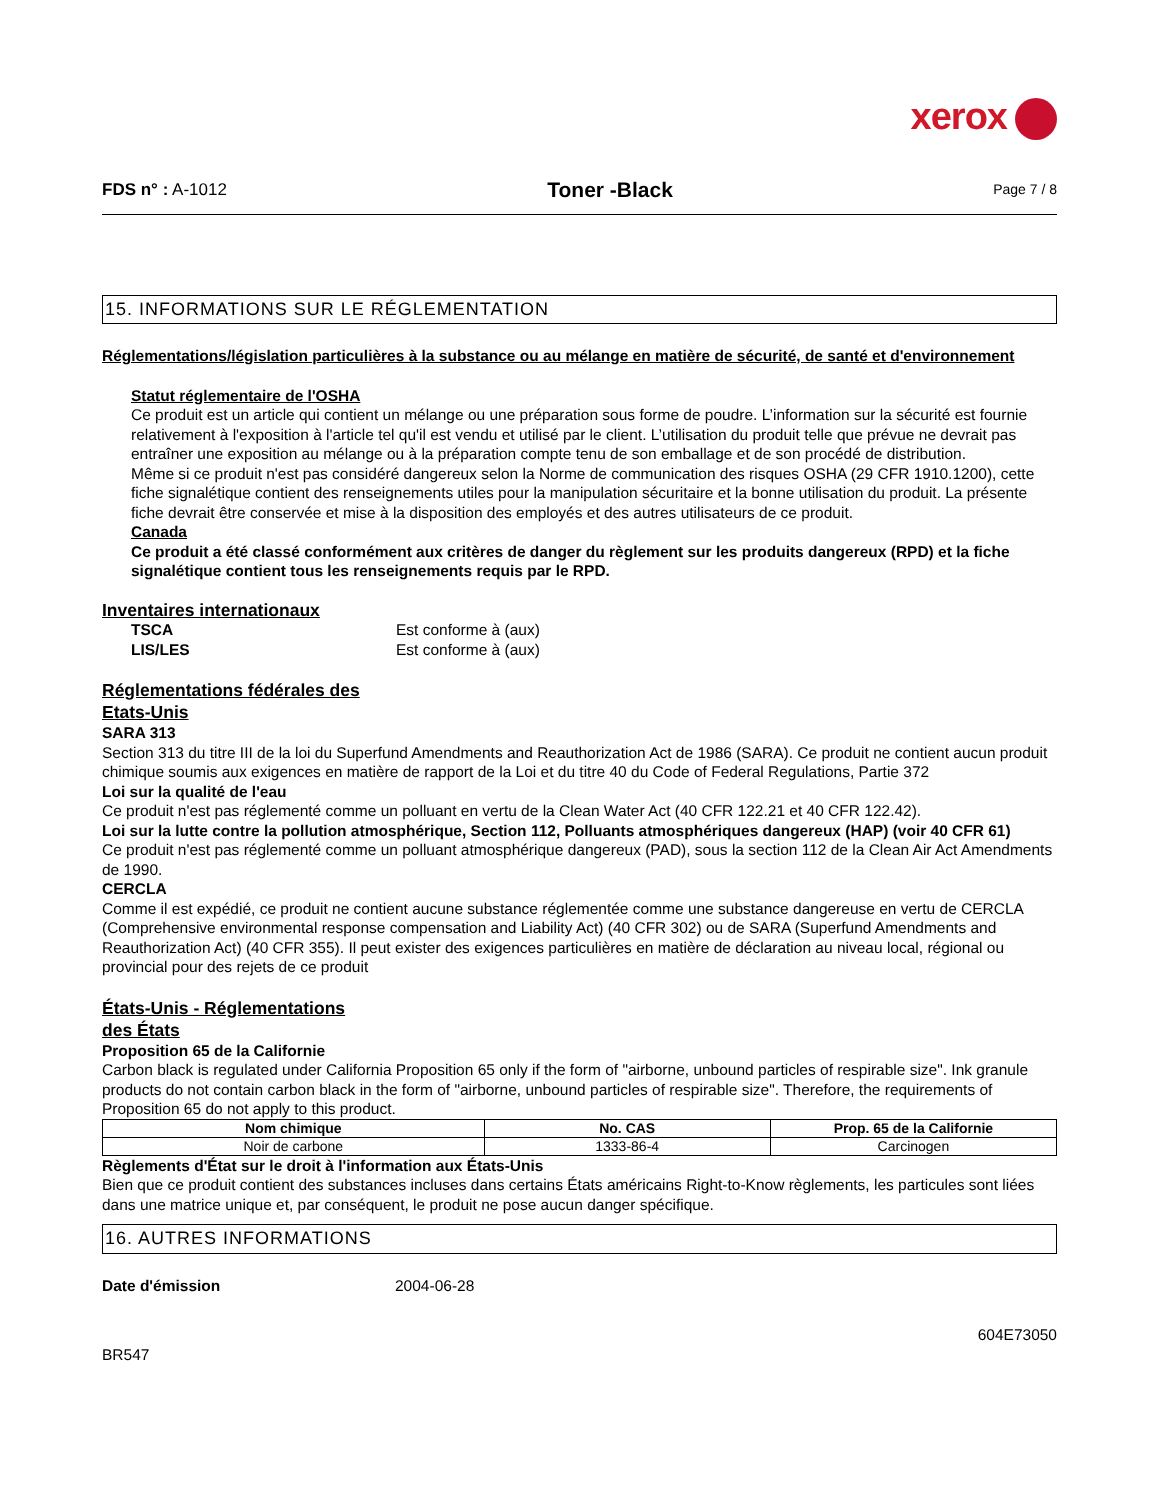xerox
FDS n° : A-1012
Toner -Black
Page 7 / 8
15. INFORMATIONS SUR LE RÉGLEMENTATION
Réglementations/législation particulières à la substance ou au mélange en matière de sécurité, de santé et d'environnement
Statut réglementaire de l'OSHA
Ce produit est un article qui contient un mélange ou une préparation sous forme de poudre. L’information sur la sécurité est fournie relativement à l'exposition à l'article tel qu'il est vendu et utilisé par le client. L’utilisation du produit telle que prévue ne devrait pas entraîner une exposition au mélange ou à la préparation compte tenu de son emballage et de son procédé de distribution.
Même si ce produit n'est pas considéré dangereux selon la Norme de communication des risques OSHA (29 CFR 1910.1200), cette fiche signalétique contient des renseignements utiles pour la manipulation sécuritaire et la bonne utilisation du produit. La présente fiche devrait être conservée et mise à la disposition des employés et des autres utilisateurs de ce produit.
Canada
Ce produit a été classé conformément aux critères de danger du règlement sur les produits dangereux (RPD) et la fiche signalétique contient tous les renseignements requis par le RPD.
Inventaires internationaux
TSCA Est conforme à (aux)
LIS/LES Est conforme à (aux)
Réglementations fédérales des
Etats-Unis
SARA 313
Section 313 du titre III de la loi du Superfund Amendments and Reauthorization Act de 1986 (SARA). Ce produit ne contient aucun produit chimique soumis aux exigences en matière de rapport de la Loi et du titre 40 du Code of Federal Regulations, Partie 372
Loi sur la qualité de l'eau
Ce produit n'est pas réglementé comme un polluant en vertu de la Clean Water Act (40 CFR 122.21 et 40 CFR 122.42).
Loi sur la lutte contre la pollution atmosphérique, Section 112, Polluants atmosphériques dangereux (HAP) (voir 40 CFR 61)
Ce produit n'est pas réglementé comme un polluant atmosphérique dangereux (PAD), sous la section 112 de la Clean Air Act Amendments de 1990.
CERCLA
Comme il est expédié, ce produit ne contient aucune substance réglementée comme une substance dangereuse en vertu de CERCLA (Comprehensive environmental response compensation and Liability Act) (40 CFR 302) ou de SARA (Superfund Amendments and Reauthorization Act) (40 CFR 355). Il peut exister des exigences particulières en matière de déclaration au niveau local, régional ou provincial pour des rejets de ce produit
États-Unis - Réglementations
des États
Proposition 65 de la Californie
Carbon black is regulated under California Proposition 65 only if the form of "airborne, unbound particles of respirable size". Ink granule products do not contain carbon black in the form of "airborne, unbound particles of respirable size". Therefore, the requirements of Proposition 65 do not apply to this product.
| Nom chimique | No. CAS | Prop. 65 de la Californie |
| --- | --- | --- |
| Noir de carbone | 1333-86-4 | Carcinogen |
Règlements d'État sur le droit à l'information aux États-Unis
Bien que ce produit contient des substances incluses dans certains États américains Right-to-Know règlements, les particules sont liées dans une matrice unique et, par conséquent, le produit ne pose aucun danger spécifique.
16. AUTRES INFORMATIONS
Date d'émission 2004-06-28
604E73050
BR547